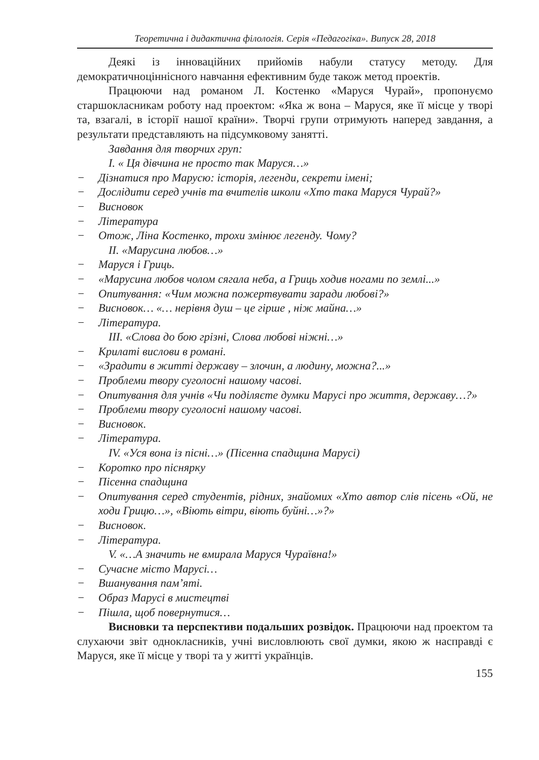Теоретична і дидактична філологія. Серія «Педагогіка». Випуск 28, 2018
Деякі із інноваційних прийомів набули статусу методу. Для демократичноціннісного навчання ефективним буде також метод проектів.
Працюючи над романом Л. Костенко «Маруся Чурай», пропонуємо старшокласникам роботу над проектом: «Яка ж вона – Маруся, яке її місце у творі та, взагалі, в історії нашої країни». Творчі групи отримують наперед завдання, а результати представляють на підсумковому занятті.
Завдання для творчих груп:
І. « Ця дівчина не просто так Маруся…»
− Дізнатися про Марусю: історія, легенди, секрети імені;
− Дослідити серед учнів та вчителів школи «Хто така Маруся Чурай?»
− Висновок
− Література
− Отож, Ліна Костенко, трохи змінює легенду. Чому?
ІІ. «Марусина любов…»
− Маруся і Гриць.
− «Марусина любов чолом сягала неба, а Гриць ходив ногами по землі...»
− Опитування: «Чим можна пожертвувати заради любові?»
− Висновок… «… нерівня душ – це гірше , ніж майна…»
− Література.
ІІІ. «Слова до бою грізні, Слова любові ніжні…»
− Крилаті вислови в романі.
− «Зрадити в житті державу – злочин, а людину, можна?...»
− Проблеми твору суголосні нашому часові.
− Опитування для учнів «Чи поділяєте думки Марусі про життя, державу…?»
− Проблеми твору суголосні нашому часові.
− Висновок.
− Література.
ІV. «Уся вона із пісні…» (Пісенна спадщина Марусі)
− Коротко про піснярку
− Пісенна спадщина
− Опитування серед студентів, рідних, знайомих «Хто автор слів пісень «Ой, не ходи Грицю…», «Віють вітри, віють буйні…»?»
− Висновок.
− Література.
V. «…А значить не вмирала Маруся Чураївна!»
− Сучасне місто Марусі…
− Вшанування пам’яті.
− Образ Марусі в мистецтві
− Пішла, щоб повернутися…
Висновки та перспективи подальших розвідок. Працюючи над проектом та слухаючи звіт однокласників, учні висловлюють свої думки, якою ж насправді є Маруся, яке її місце у творі та у житті українців.
155